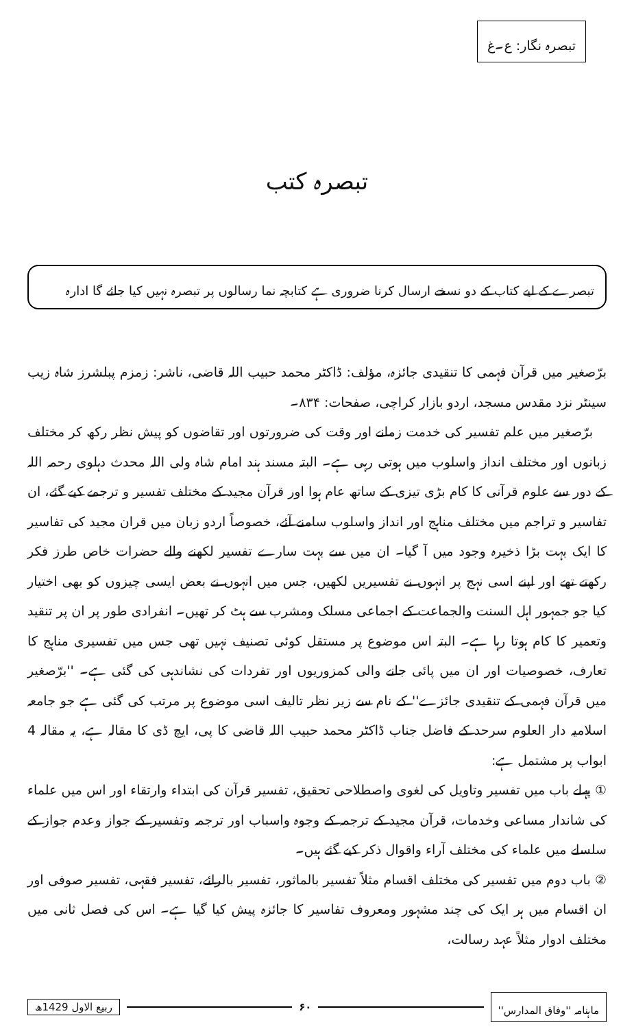تبصرہ نگار: ع۔غ
تبصرہ کتب
تبصرے کے لیے کتاب کے دو نسخے ارسال کرنا ضروری ہے کتابچہ نما رسالوں پر تبصرہ نہیں کیا جائے گا ادارہ
برّصغیر میں قرآن فہمی کا تنقیدی جائزہ، مؤلف: ڈاکٹر محمد حبیب اللہ قاضی، ناشر: زمزم پبلشرز شاہ زیب سینٹر نزد مقدس مسجد، اردو بازار کراچی، صفحات: ۸۳۴۔
برّصغیر میں علم تفسیر کی خدمت زمانے اور وقت کی ضرورتوں اور تقاضوں کو پیش نظر رکھ کر مختلف زبانوں اور مختلف انداز واسلوب میں ہوتی رہی ہے۔ البتہ مسند ہند امام شاہ ولی اللہ محدث دہلوی رحمہ اللہ کے دور سے علوم قرآنی کا کام بڑی تیزی کے ساتھ عام ہوا اور قرآن مجید کے مختلف تفسیر و ترجمے کیے گئے، ان تفاسیر و تراجم میں مختلف مناہج اور انداز واسلوب سامنے آئے، خصوصاً اردو زبان میں قران مجید کی تفاسیر کا ایک بہت بڑا ذخیرہ وجود میں آ گیا۔ ان میں سے بہت سارے تفسیر لکھنے والے حضرات خاص طرز فکر رکھتے تھے اور اپنے اسی نہج پر انہوں نے تفسیریں لکھیں، جس میں انہوں نے بعض ایسی چیزوں کو بھی اختیار کیا جو جمہور اہل السنت والجماعت کے اجماعی مسلک ومشرب سے ہٹ کر تھیں۔ انفرادی طور پر ان پر تنقید وتعمیر کا کام ہوتا رہا ہے۔ البتہ اس موضوع پر مستقل کوئی تصنیف نہیں تھی جس میں تفسیری مناہج کا تعارف، خصوصیات اور ان میں پائی جانے والی کمزوریوں اور تفردات کی نشاندہی کی گئی ہے۔ ''برّصغیر میں قرآن فہمی کے تنقیدی جائزے'' کے نام سے زیر نظر تالیف اسی موضوع پر مرتب کی گئی ہے جو جامعہ اسلامیہ دار العلوم سرحد کے فاضل جناب ڈاکٹر محمد حبیب اللہ قاضی کا پی، ایچ ڈی کا مقالہ ہے، یہ مقالہ 4 ابواب پر مشتمل ہے:
① پہلے باب میں تفسیر وتاویل کی لغوی واصطلاحی تحقیق، تفسیر قرآن کی ابتداء وارتقاء اور اس میں علماء کی شاندار مساعی وخدمات، قرآن مجید کے ترجمہ کے وجوہ واسباب اور ترجمہ وتفسیر کے جواز وعدم جواز کے سلسلے میں علماء کی مختلف آراء واقوال ذکر کیے گئے ہیں۔
② باب دوم میں تفسیر کی مختلف اقسام مثلاً تفسیر بالماثور، تفسیر بالرائے، تفسیر فقہی، تفسیر صوفی اور ان اقسام میں ہر ایک کی چند مشہور ومعروف تفاسیر کا جائزہ پیش کیا گیا ہے۔ اس کی فصل ثانی میں مختلف ادوار مثلاً عہد رسالت،
ماہنامہ ''وفاق المدارس'' ۶۰ ربیع الاول 1429ھ